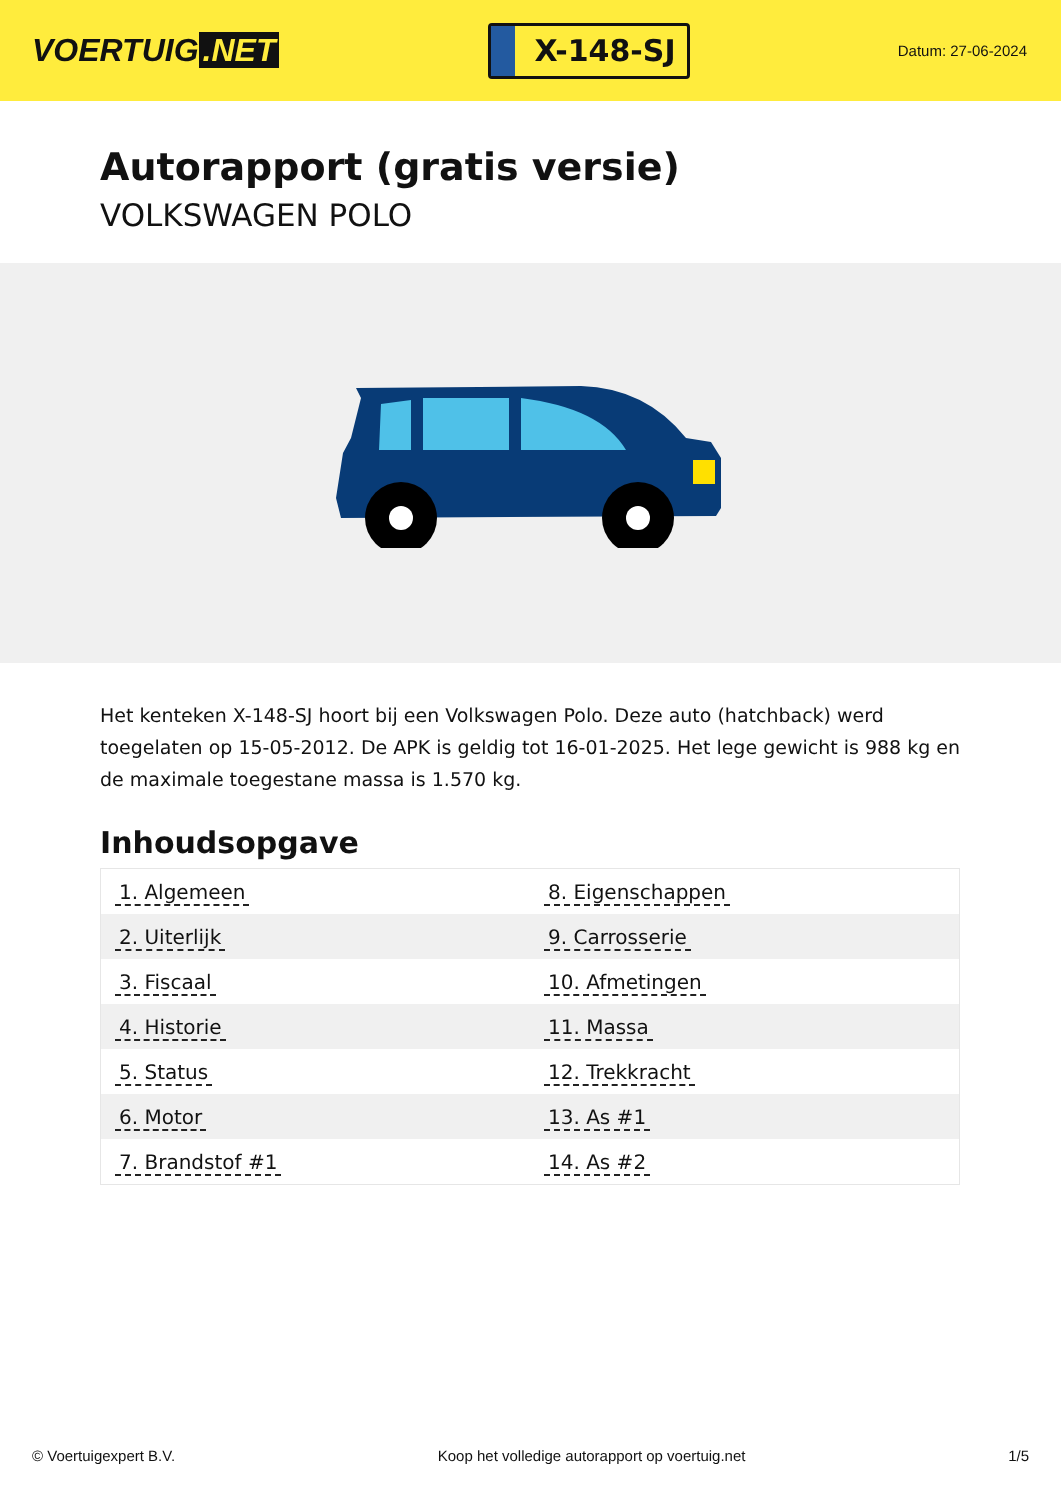VOERTUIG.NET
X-148-SJ
Datum: 27-06-2024
Autorapport (gratis versie)
VOLKSWAGEN POLO
Het kenteken X-148-SJ hoort bij een Volkswagen Polo. Deze auto (hatchback) werd toegelaten op 15-05-2012. De APK is geldig tot 16-01-2025. Het lege gewicht is 988 kg en de maximale toegestane massa is 1.570 kg.
Inhoudsopgave
| 1. Algemeen | 8. Eigenschappen |
| 2. Uiterlijk | 9. Carrosserie |
| 3. Fiscaal | 10. Afmetingen |
| 4. Historie | 11. Massa |
| 5. Status | 12. Trekkracht |
| 6. Motor | 13. As #1 |
| 7. Brandstof #1 | 14. As #2 |
© Voertuigexpert B.V. Koop het volledige autorapport op voertuig.net 1/5